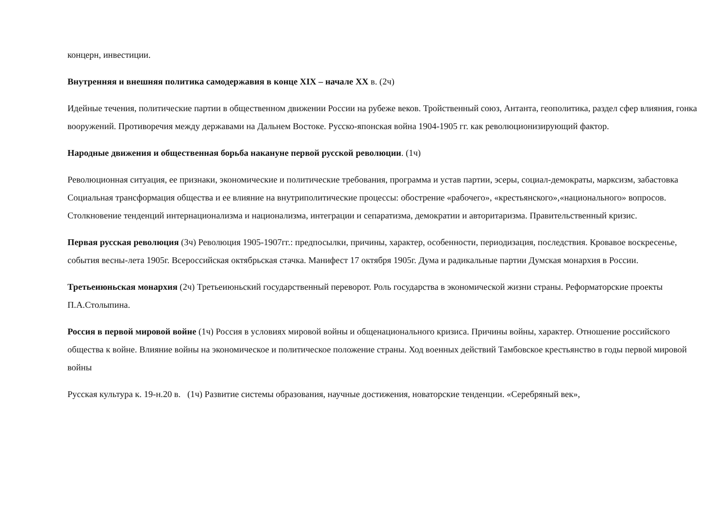концерн, инвестиции.
Внутренняя и внешняя политика самодержавия в конце XIX – начале XX в. (2ч)
Идейные течения, политические партии в общественном движении России на рубеже веков. Тройственный союз, Антанта, геополитика, раздел сфер влияния, гонка вооружений. Противоречия между державами на Дальнем Востоке. Русско-японская война 1904-1905 гг. как революционизирующий фактор.
Народные движения и общественная борьба накануне первой русской революции. (1ч)
Революционная ситуация, ее признаки, экономические и политические требования, программа и устав партии, эсеры, социал-демократы, марксизм, забастовка Социальная трансформация общества и ее влияние на внутриполитические процессы: обострение «рабочего», «крестьянского»,«национального» вопросов. Столкновение тенденций интернационализма и национализма, интеграции и сепаратизма, демократии и авторитаризма. Правительственный кризис.
Первая русская революция (3ч) Революция 1905-1907гг.: предпосылки, причины, характер, особенности, периодизация, последствия. Кровавое воскресенье, события весны-лета 1905г. Всероссийская октябрьская стачка. Манифест 17 октября 1905г. Дума и радикальные партии Думская монархия в России.
Третьеиюньская монархия (2ч) Третьеиюньский государственный переворот. Роль государства в экономической жизни страны. Реформаторские проекты П.А.Столыпина.
Россия в первой мировой войне (1ч) Россия в условиях мировой войны и общенационального кризиса. Причины войны, характер. Отношение российского общества к войне. Влияние войны на экономическое и политическое положение страны. Ход военных действий Тамбовское крестьянство в годы первой мировой войны
Русская культура к. 19-н.20 в. (1ч) Развитие системы образования, научные достижения, новаторские тенденции. «Серебряный век»,